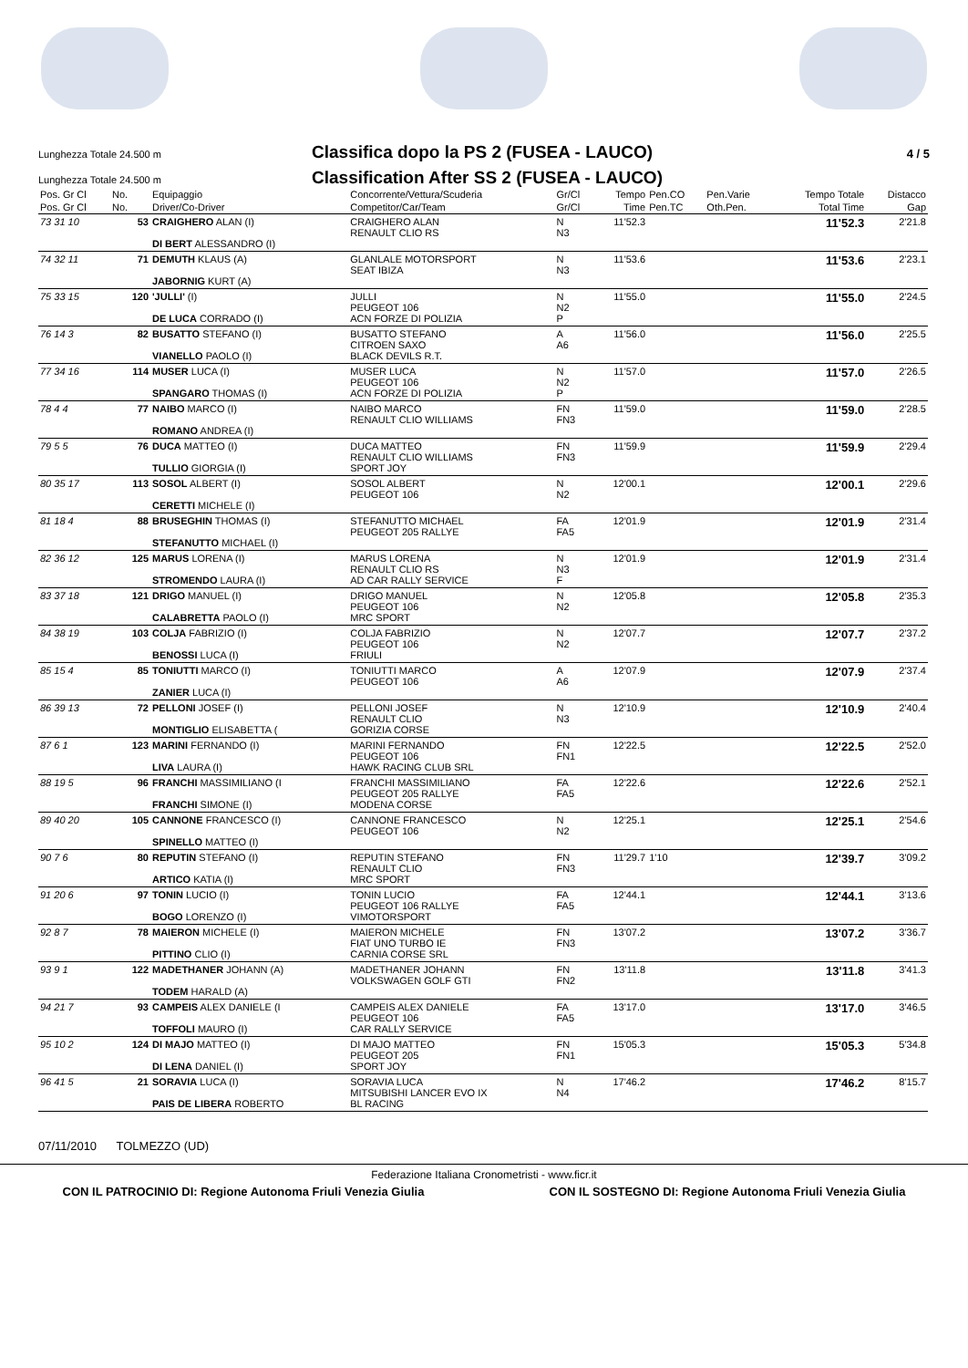Lunghezza Totale 24.500 m
Classifica dopo la PS 2 (FUSEA - LAUCO)
4 / 5
Lunghezza Totale 24.500 m
Classification After SS 2 (FUSEA - LAUCO)
| Pos. Gr Cl | No. | Equipaggio | Concorrente/Vettura/Scuderia | Gr/Cl | Tempo | Pen.CO | Pen.Varie | Tempo Totale | Distacco |
| --- | --- | --- | --- | --- | --- | --- | --- | --- | --- |
| Pos. Gr Cl | No. | Driver/Co-Driver | Competitor/Car/Team | Gr/Cl | Time | Pen.TC | Oth.Pen. | Total Time | Gap |
| 73 31 10 | 53 | CRAIGHERO ALAN (I) DI BERT ALESSANDRO (I) | CRAIGHERO ALAN RENAULT CLIO RS | N N3 | 11'52.3 | | | 11'52.3 | 2'21.8 |
| 74 32 11 | 71 | DEMUTH KLAUS (A) JABORNIG KURT (A) | GLANLALE MOTORSPORT SEAT IBIZA | N N3 | 11'53.6 | | | 11'53.6 | 2'23.1 |
| 75 33 15 | 120 | 'JULLI' (I) DE LUCA CORRADO (I) | JULLI PEUGEOT 106 ACN FORZE DI POLIZIA | N N2 P | 11'55.0 | | | 11'55.0 | 2'24.5 |
| 76 14 3 | 82 | BUSATTO STEFANO (I) VIANELLO PAOLO (I) | BUSATTO STEFANO CITROEN SAXO BLACK DEVILS R.T. | A A6 | 11'56.0 | | | 11'56.0 | 2'25.5 |
| 77 34 16 | 114 | MUSER LUCA (I) SPANGARO THOMAS (I) | MUSER LUCA PEUGEOT 106 ACN FORZE DI POLIZIA | N N2 P | 11'57.0 | | | 11'57.0 | 2'26.5 |
| 78 4 4 | 77 | NAIBO MARCO (I) ROMANO ANDREA (I) | NAIBO MARCO RENAULT CLIO WILLIAMS | FN FN3 | 11'59.0 | | | 11'59.0 | 2'28.5 |
| 79 5 5 | 76 | DUCA MATTEO (I) TULLIO GIORGIA (I) | DUCA MATTEO RENAULT CLIO WILLIAMS SPORT JOY | FN FN3 | 11'59.9 | | | 11'59.9 | 2'29.4 |
| 80 35 17 | 113 | SOSOL ALBERT (I) CERETTI MICHELE (I) | SOSOL ALBERT PEUGEOT 106 | N N2 | 12'00.1 | | | 12'00.1 | 2'29.6 |
| 81 18 4 | 88 | BRUSEGHIN THOMAS (I) STEFANUTTO MICHAEL (I) | STEFANUTTO MICHAEL PEUGEOT 205 RALLYE | FA FA5 | 12'01.9 | | | 12'01.9 | 2'31.4 |
| 82 36 12 | 125 | MARUS LORENA (I) STROMENDO LAURA (I) | MARUS LORENA RENAULT CLIO RS AD CAR RALLY SERVICE | N N3 F | 12'01.9 | | | 12'01.9 | 2'31.4 |
| 83 37 18 | 121 | DRIGO MANUEL (I) CALABRETTA PAOLO (I) | DRIGO MANUEL PEUGEOT 106 MRC SPORT | N N2 | 12'05.8 | | | 12'05.8 | 2'35.3 |
| 84 38 19 | 103 | COLJA FABRIZIO (I) BENOSSI LUCA (I) | COLJA FABRIZIO PEUGEOT 106 FRIULI | N N2 | 12'07.7 | | | 12'07.7 | 2'37.2 |
| 85 15 4 | 85 | TONIUTTI MARCO (I) ZANIER LUCA (I) | TONIUTTI MARCO PEUGEOT 106 | A A6 | 12'07.9 | | | 12'07.9 | 2'37.4 |
| 86 39 13 | 72 | PELLONI JOSEF (I) MONTIGLIO ELISABETTA ( | PELLONI JOSEF RENAULT CLIO GORIZIA CORSE | N N3 | 12'10.9 | | | 12'10.9 | 2'40.4 |
| 87 6 1 | 123 | MARINI FERNANDO (I) LIVA LAURA (I) | MARINI FERNANDO PEUGEOT 106 HAWK RACING CLUB SRL | FN FN1 | 12'22.5 | | | 12'22.5 | 2'52.0 |
| 88 19 5 | 96 | FRANCHI MASSIMILIANO (I FRANCHI SIMONE (I) | FRANCHI MASSIMILIANO PEUGEOT 205 RALLYE MODENA CORSE | FA FA5 | 12'22.6 | | | 12'22.6 | 2'52.1 |
| 89 40 20 | 105 | CANNONE FRANCESCO (I) SPINELLO MATTEO (I) | CANNONE FRANCESCO PEUGEOT 106 | N N2 | 12'25.1 | | | 12'25.1 | 2'54.6 |
| 90 7 6 | 80 | REPUTIN STEFANO (I) ARTICO KATIA (I) | REPUTIN STEFANO RENAULT CLIO MRC SPORT | FN FN3 | 11'29.7 | 1'10 | | 12'39.7 | 3'09.2 |
| 91 20 6 | 97 | TONIN LUCIO (I) BOGO LORENZO (I) | TONIN LUCIO PEUGEOT 106 RALLYE VIMOTORSPORT | FA FA5 | 12'44.1 | | | 12'44.1 | 3'13.6 |
| 92 8 7 | 78 | MAIERON MICHELE (I) PITTINO CLIO (I) | MAIERON MICHELE FIAT UNO TURBO IE CARNIA CORSE SRL | FN FN3 | 13'07.2 | | | 13'07.2 | 3'36.7 |
| 93 9 1 | 122 | MADETHANER JOHANN (A) TODEM HARALD (A) | MADETHANER JOHANN VOLKSWAGEN GOLF GTI | FN FN2 | 13'11.8 | | | 13'11.8 | 3'41.3 |
| 94 21 7 | 93 | CAMPEIS ALEX DANIELE (I TOFFOLI MAURO (I) | CAMPEIS ALEX DANIELE PEUGEOT 106 CAR RALLY SERVICE | FA FA5 | 13'17.0 | | | 13'17.0 | 3'46.5 |
| 95 10 2 | 124 | DI MAJO MATTEO (I) DI LENA DANIEL (I) | DI MAJO MATTEO PEUGEOT 205 SPORT JOY | FN FN1 | 15'05.3 | | | 15'05.3 | 5'34.8 |
| 96 41 5 | 21 | SORAVIA LUCA (I) PAIS DE LIBERA ROBERTO | SORAVIA LUCA MITSUBISHI LANCER EVO IX BL RACING | N N4 | 17'46.2 | | | 17'46.2 | 8'15.7 |
07/11/2010 TOLMEZZO (UD)
Federazione Italiana Cronometristi - www.ficr.it
CON IL PATROCINIO DI: Regione Autonoma Friuli Venezia Giulia CON IL SOSTEGNO DI: Regione Autonoma Friuli Venezia Giulia